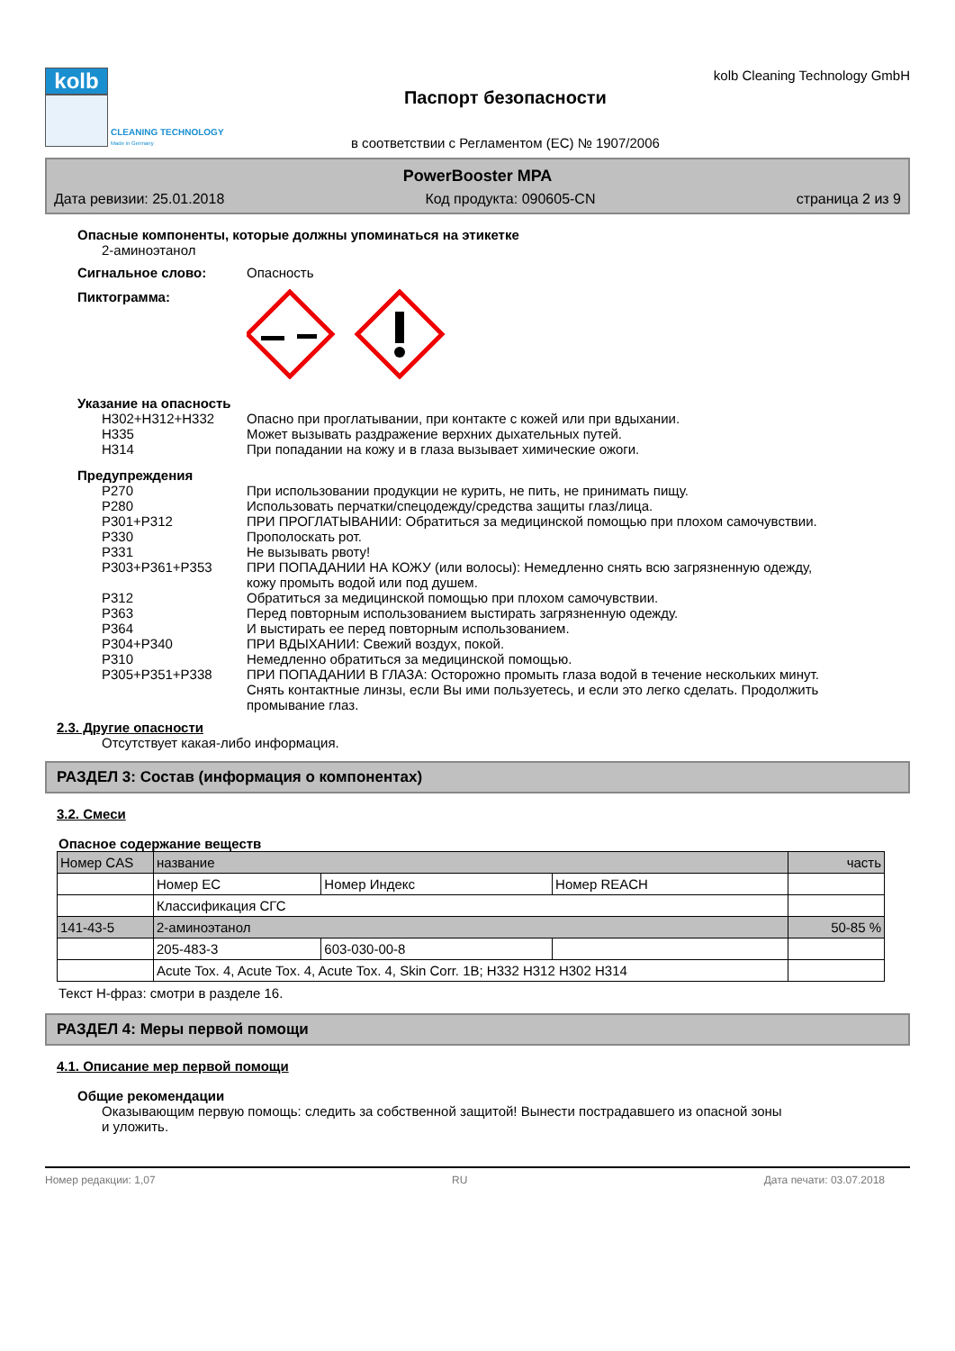kolb
CLEANING TECHNOLOGY
Made in Germany
Паспорт безопасности
в соответствии с Регламентом (ЕС) № 1907/2006
kolb Cleaning Technology GmbH
PowerBooster MPA
Дата ревизии: 25.01.2018 Код продукта: 090605-CN страница 2 из 9
Опасные компоненты, которые должны упоминаться на этикетке
2-аминоэтанол
Сигнальное слово: Опасность
Пиктограмма:
Указание на опасность
H302+H312+H332 Опасно при проглатывании, при контакте с кожей или при вдыхании.
H335 Может вызывать раздражение верхних дыхательных путей.
H314 При попадании на кожу и в глаза вызывает химические ожоги.
Предупреждения
P270 При использовании продукции не курить, не пить, не принимать пищу.
P280 Использовать перчатки/спецодежду/средства защиты глаз/лица.
P301+P312 ПРИ ПРОГЛАТЫВАНИИ: Обратиться за медицинской помощью при плохом самочувствии.
P330 Прополоскать рот.
P331 Не вызывать рвоту!
P303+P361+P353 ПРИ ПОПАДАНИИ НА КОЖУ (или волосы): Немедленно снять всю загрязненную одежду, кожу промыть водой или под душем.
P312 Обратиться за медицинской помощью при плохом самочувствии.
P363 Перед повторным использованием выстирать загрязненную одежду.
P364 И выстирать ее перед повторным использованием.
P304+P340 ПРИ ВДЫХАНИИ: Свежий воздух, покой.
P310 Немедленно обратиться за медицинской помощью.
P305+P351+P338 ПРИ ПОПАДАНИИ В ГЛАЗА: Осторожно промыть глаза водой в течение нескольких минут. Снять контактные линзы, если Вы ими пользуетесь, и если это легко сделать. Продолжить промывание глаз.
2.3. Другие опасности
Отсутствует какая-либо информация.
РАЗДЕЛ 3: Состав (информация о компонентах)
3.2. Смеси
Опасное содержание веществ
| Номер CAS | название | | | часть |
| | Номер ЕС | Номер Индекс | Номер REACH | |
| | Классификация СГС | | | |
| 141-43-5 | 2-аминоэтанол | | | 50-85 % |
| | 205-483-3 | 603-030-00-8 | | |
| | Acute Tox. 4, Acute Tox. 4, Acute Tox. 4, Skin Corr. 1B; H332 H312 H302 H314 | | | |
Текст Н-фраз: смотри в разделе 16.
РАЗДЕЛ 4: Меры первой помощи
4.1. Описание мер первой помощи
Общие рекомендации
Оказывающим первую помощь: следить за собственной защитой! Вынести пострадавшего из опасной зоны и уложить.
Номер редакции: 1,07 RU Дата печати: 03.07.2018